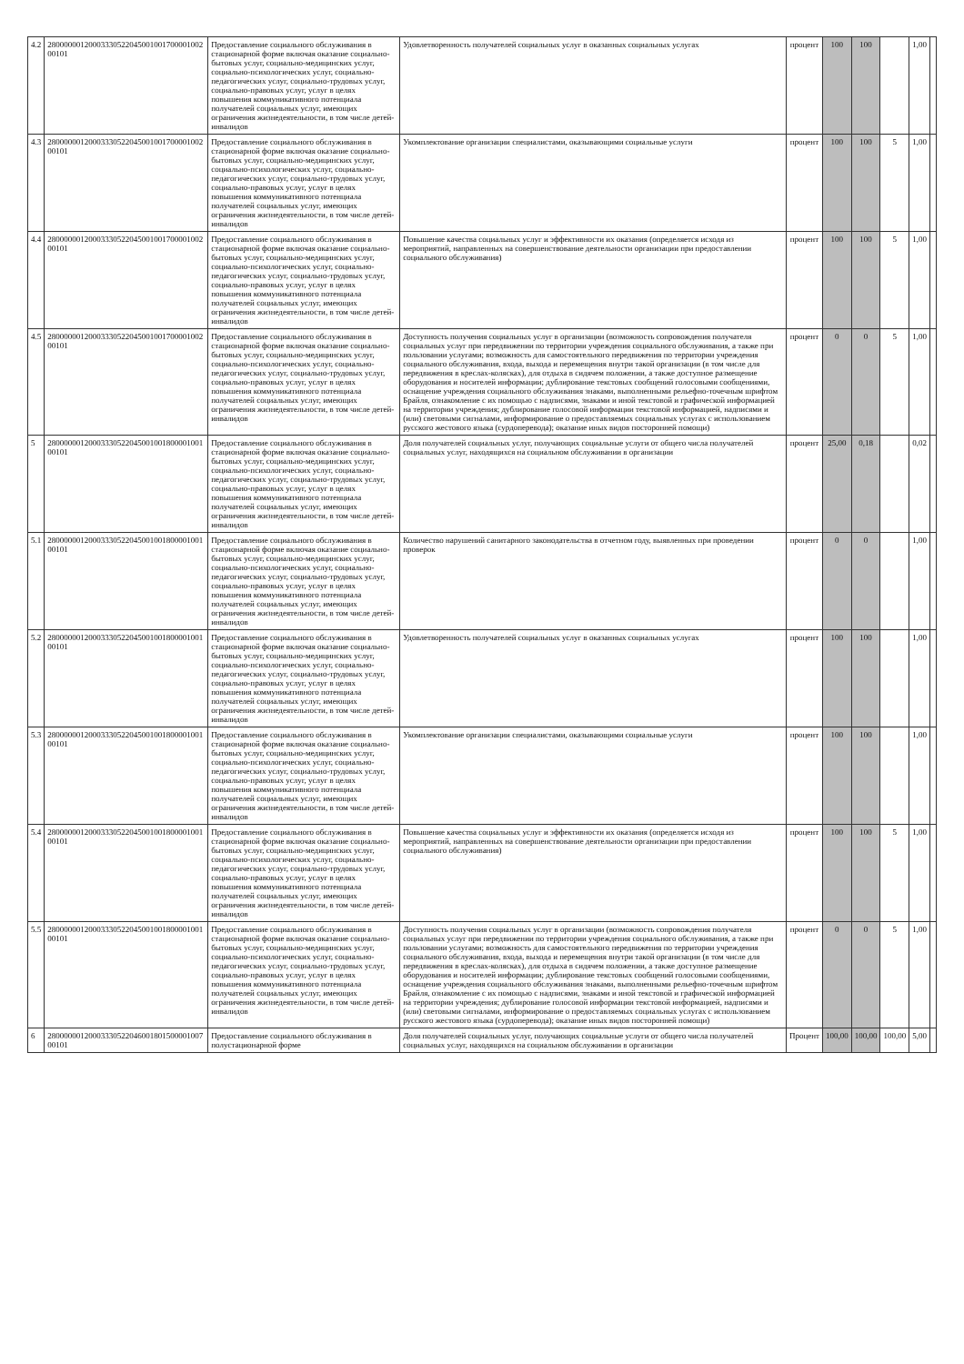| 4.2 | 28000000120003330522045001001700001002 00101 | Предоставление социального обслуживания в стационарной форме включая оказание социально-бытовых услуг, социально-медицинских услуг, социально-психологических услуг, социально-педагогических услуг, социально-трудовых услуг, социально-правовых услуг, услуг в целях повышения коммуникативного потенциала получателей социальных услуг, имеющих ограничения жизнедеятельности, в том числе детей-инвалидов | Удовлетворенность получателей социальных услуг в оказанных социальных услугах | процент | 100 | 100 | | 1,00 | |
| 4.3 | 28000000120003330522045001001700001002 00101 | Предоставление социального обслуживания в стационарной форме включая оказание социально-бытовых услуг, социально-медицинских услуг, социально-психологических услуг, социально-педагогических услуг, социально-трудовых услуг, социально-правовых услуг, услуг в целях повышения коммуникативного потенциала получателей социальных услуг, имеющих ограничения жизнедеятельности, в том числе детей-инвалидов | Укомплектование организации специалистами, оказывающими социальные услуги | процент | 100 | 100 | 5 | 1,00 | |
| 4.4 | 28000000120003330522045001001700001002 00101 | Предоставление социального обслуживания в стационарной форме включая оказание социально-бытовых услуг, социально-медицинских услуг, социально-психологических услуг, социально-педагогических услуг, социально-трудовых услуг, социально-правовых услуг, услуг в целях повышения коммуникативного потенциала получателей социальных услуг, имеющих ограничения жизнедеятельности, в том числе детей-инвалидов | Повышение качества социальных услуг и эффективности их оказания (определяется исходя из мероприятий, направленных на совершенствование деятельности организации при предоставлении социального обслуживания) | процент | 100 | 100 | 5 | 1,00 | |
| 4.5 | 28000000120003330522045001001700001002 00101 | Предоставление социального обслуживания в стационарной форме включая оказание социально-бытовых услуг, социально-медицинских услуг, социально-психологических услуг, социально-педагогических услуг, социально-трудовых услуг, социально-правовых услуг, услуг в целях повышения коммуникативного потенциала получателей социальных услуг, имеющих ограничения жизнедеятельности, в том числе детей-инвалидов | Доступность получения социальных услуг в организации (возможность сопровождения получателя социальных услуг при передвижении по территории учреждения социального обслуживания, а также при пользовании услугами; возможность для самостоятельного передвижения по территории учреждения социального обслуживания, входа, выхода и перемещения внутри такой организации (в том числе для передвижения в креслах-колясках), для отдыха в сидячем положении, а также доступное размещение оборудования и носителей информации; дублирование текстовых сообщений голосовыми сообщениями, оснащение учреждения социального обслуживания знаками, выполненными рельефно-точечным шрифтом Брайля, ознакомление с их помощью с надписями, знаками и иной текстовой и графической информацией на территории учреждения; дублирование голосовой информации текстовой информацией, надписями и (или) световыми сигналами, информирование о предоставляемых социальных услугах с использованием русского жестового языка (сурдоперевода); оказание иных видов посторонней помощи) | процент | 0 | 0 | 5 | 1,00 | |
| 5 | 28000000120003330522045001001800001001 00101 | Предоставление социального обслуживания в стационарной форме включая оказание социально-бытовых услуг, социально-медицинских услуг, социально-психологических услуг, социально-педагогических услуг, социально-трудовых услуг, социально-правовых услуг, услуг в целях повышения коммуникативного потенциала получателей социальных услуг, имеющих ограничения жизнедеятельности, в том числе детей-инвалидов | Доля получателей социальных услуг, получающих социальные услуги от общего числа получателей социальных услуг, находящихся на социальном обслуживании в организации | процент | 25,00 | 0,18 | | 0,02 | |
| 5.1 | 28000000120003330522045001001800001001 00101 | Предоставление социального обслуживания в стационарной форме включая оказание социально-бытовых услуг, социально-медицинских услуг, социально-психологических услуг, социально-педагогических услуг, социально-трудовых услуг, социально-правовых услуг, услуг в целях повышения коммуникативного потенциала получателей социальных услуг, имеющих ограничения жизнедеятельности, в том числе детей-инвалидов | Количество нарушений санитарного законодательства в отчетном году, выявленных при проведении проверок | процент | 0 | 0 | | 1,00 | |
| 5.2 | 28000000120003330522045001001800001001 00101 | Предоставление социального обслуживания в стационарной форме включая оказание социально-бытовых услуг, социально-медицинских услуг, социально-психологических услуг, социально-педагогических услуг, социально-трудовых услуг, социально-правовых услуг, услуг в целях повышения коммуникативного потенциала получателей социальных услуг, имеющих ограничения жизнедеятельности, в том числе детей-инвалидов | Удовлетворенность получателей социальных услуг в оказанных социальных услугах | процент | 100 | 100 | | 1,00 | |
| 5.3 | 28000000120003330522045001001800001001 00101 | Предоставление социального обслуживания в стационарной форме включая оказание социально-бытовых услуг, социально-медицинских услуг, социально-психологических услуг, социально-педагогических услуг, социально-трудовых услуг, социально-правовых услуг, услуг в целях повышения коммуникативного потенциала получателей социальных услуг, имеющих ограничения жизнедеятельности, в том числе детей-инвалидов | Укомплектование организации специалистами, оказывающими социальные услуги | процент | 100 | 100 | | 1,00 | |
| 5.4 | 28000000120003330522045001001800001001 00101 | Предоставление социального обслуживания в стационарной форме включая оказание социально-бытовых услуг, социально-медицинских услуг, социально-психологических услуг, социально-педагогических услуг, социально-трудовых услуг, социально-правовых услуг, услуг в целях повышения коммуникативного потенциала получателей социальных услуг, имеющих ограничения жизнедеятельности, в том числе детей-инвалидов | Повышение качества социальных услуг и эффективности их оказания (определяется исходя из мероприятий, направленных на совершенствование деятельности организации при предоставлении социального обслуживания) | процент | 100 | 100 | 5 | 1,00 | |
| 5.5 | 28000000120003330522045001001800001001 00101 | Предоставление социального обслуживания в стационарной форме включая оказание социально-бытовых услуг, социально-медицинских услуг, социально-психологических услуг, социально-педагогических услуг, социально-трудовых услуг, социально-правовых услуг, услуг в целях повышения коммуникативного потенциала получателей социальных услуг, имеющих ограничения жизнедеятельности, в том числе детей-инвалидов | Доступность получения социальных услуг в организации (возможность сопровождения получателя социальных услуг при передвижении по территории учреждения социального обслуживания, а также при пользовании услугами; возможность для самостоятельного передвижения по территории учреждения социального обслуживания, входа, выхода и перемещения внутри такой организации (в том числе для передвижения в креслах-колясках), для отдыха в сидячем положении, а также доступное размещение оборудования и носителей информации; дублирование текстовых сообщений голосовыми сообщениями, оснащение учреждения социального обслуживания знаками, выполненными рельефно-точечным шрифтом Брайля, ознакомление с их помощью с надписями, знаками и иной текстовой и графической информацией на территории учреждения; дублирование голосовой информации текстовой информацией, надписями и (или) световыми сигналами, информирование о предоставляемых социальных услугах с использованием русского жестового языка (сурдоперевода); оказание иных видов посторонней помощи) | процент | 0 | 0 | 5 | 1,00 | |
| 6 | 28000000120003330522046001801500001007 00101 | Предоставление социального обслуживания в полустационарной форме | Доля получателей социальных услуг, получающих социальные услуги от общего числа получателей социальных услуг, находящихся на социальном обслуживании в организации | Процент | 100,00 | 100,00 | 100,00 | 5,00 | |